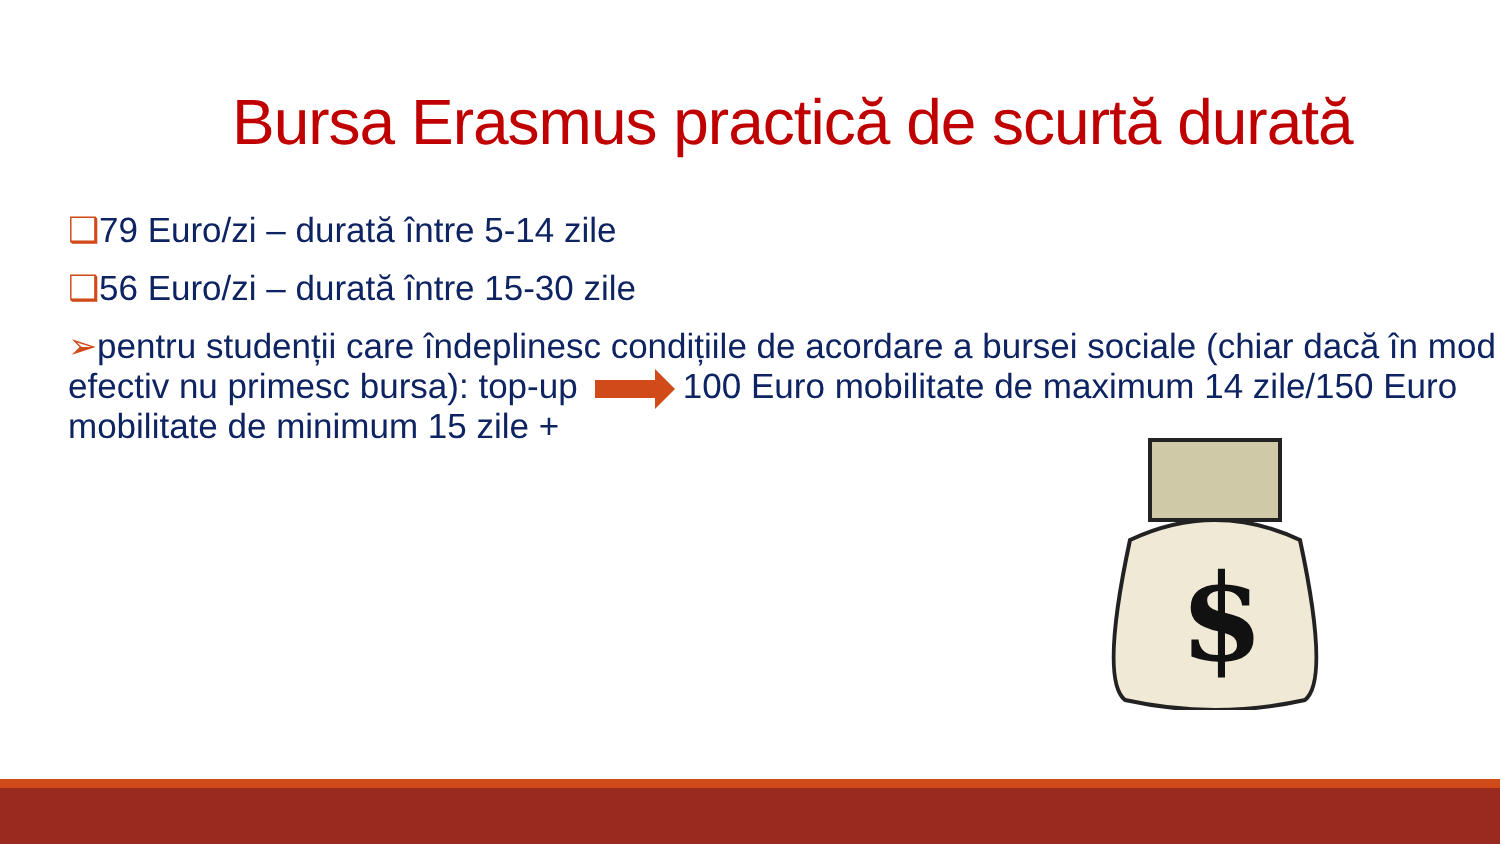Bursa Erasmus practică de scurtă durată
❑79 Euro/zi – durată între 5-14 zile
❑56 Euro/zi – durată între 15-30 zile
➢pentru studenții care îndeplinesc condițiile de acordare a bursei sociale (chiar dacă în mod efectiv nu primesc bursa): top-up 100 Euro mobilitate de maximum 14 zile/150 Euro mobilitate de minimum 15 zile +
$